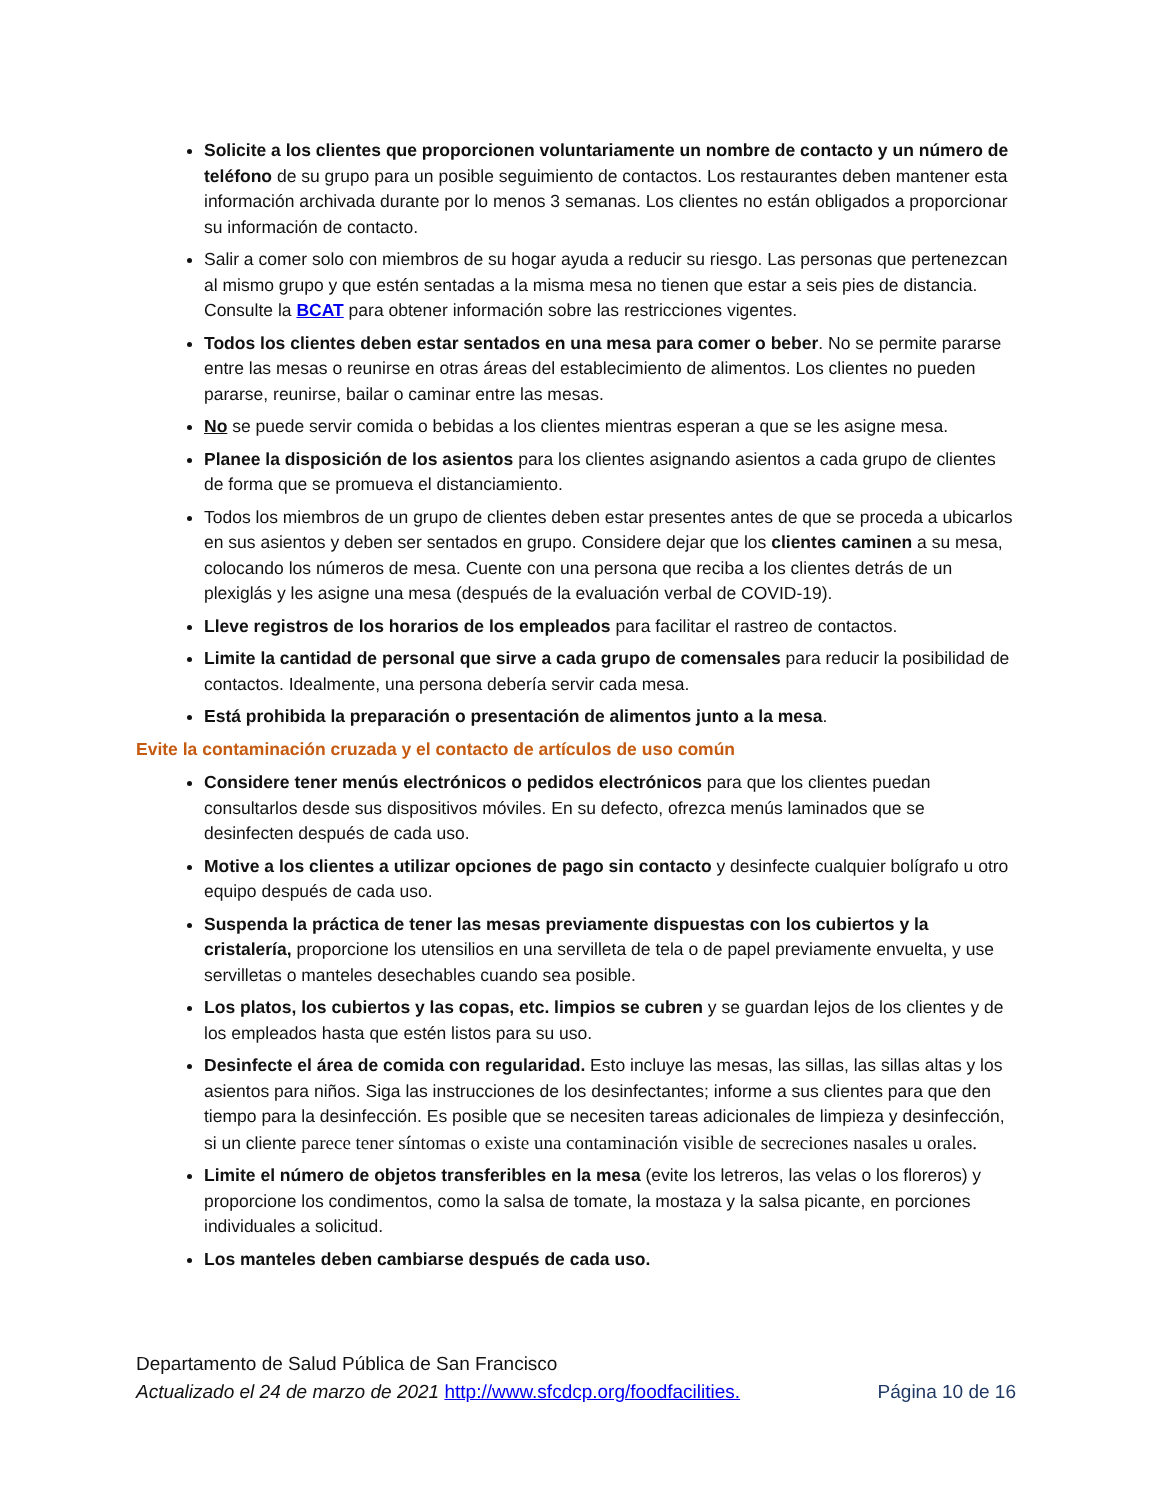Solicite a los clientes que proporcionen voluntariamente un nombre de contacto y un número de teléfono de su grupo para un posible seguimiento de contactos. Los restaurantes deben mantener esta información archivada durante por lo menos 3 semanas. Los clientes no están obligados a proporcionar su información de contacto.
Salir a comer solo con miembros de su hogar ayuda a reducir su riesgo. Las personas que pertenezcan al mismo grupo y que estén sentadas a la misma mesa no tienen que estar a seis pies de distancia. Consulte la BCAT para obtener información sobre las restricciones vigentes.
Todos los clientes deben estar sentados en una mesa para comer o beber. No se permite pararse entre las mesas o reunirse en otras áreas del establecimiento de alimentos. Los clientes no pueden pararse, reunirse, bailar o caminar entre las mesas.
No se puede servir comida o bebidas a los clientes mientras esperan a que se les asigne mesa.
Planee la disposición de los asientos para los clientes asignando asientos a cada grupo de clientes de forma que se promueva el distanciamiento.
Todos los miembros de un grupo de clientes deben estar presentes antes de que se proceda a ubicarlos en sus asientos y deben ser sentados en grupo. Considere dejar que los clientes caminen a su mesa, colocando los números de mesa. Cuente con una persona que reciba a los clientes detrás de un plexiglás y les asigne una mesa (después de la evaluación verbal de COVID-19).
Lleve registros de los horarios de los empleados para facilitar el rastreo de contactos.
Limite la cantidad de personal que sirve a cada grupo de comensales para reducir la posibilidad de contactos. Idealmente, una persona debería servir cada mesa.
Está prohibida la preparación o presentación de alimentos junto a la mesa.
Evite la contaminación cruzada y el contacto de artículos de uso común
Considere tener menús electrónicos o pedidos electrónicos para que los clientes puedan consultarlos desde sus dispositivos móviles. En su defecto, ofrezca menús laminados que se desinfecten después de cada uso.
Motive a los clientes a utilizar opciones de pago sin contacto y desinfecte cualquier bolígrafo u otro equipo después de cada uso.
Suspenda la práctica de tener las mesas previamente dispuestas con los cubiertos y la cristalería, proporcione los utensilios en una servilleta de tela o de papel previamente envuelta, y use servilletas o manteles desechables cuando sea posible.
Los platos, los cubiertos y las copas, etc. limpios se cubren y se guardan lejos de los clientes y de los empleados hasta que estén listos para su uso.
Desinfecte el área de comida con regularidad. Esto incluye las mesas, las sillas, las sillas altas y los asientos para niños. Siga las instrucciones de los desinfectantes; informe a sus clientes para que den tiempo para la desinfección. Es posible que se necesiten tareas adicionales de limpieza y desinfección, si un cliente parece tener síntomas o existe una contaminación visible de secreciones nasales u orales.
Limite el número de objetos transferibles en la mesa (evite los letreros, las velas o los floreros) y proporcione los condimentos, como la salsa de tomate, la mostaza y la salsa picante, en porciones individuales a solicitud.
Los manteles deben cambiarse después de cada uso.
Departamento de Salud Pública de San Francisco
Página 10 de 16 Actualizado el 24 de marzo de 2021 http://www.sfcdcp.org/foodfacilities.